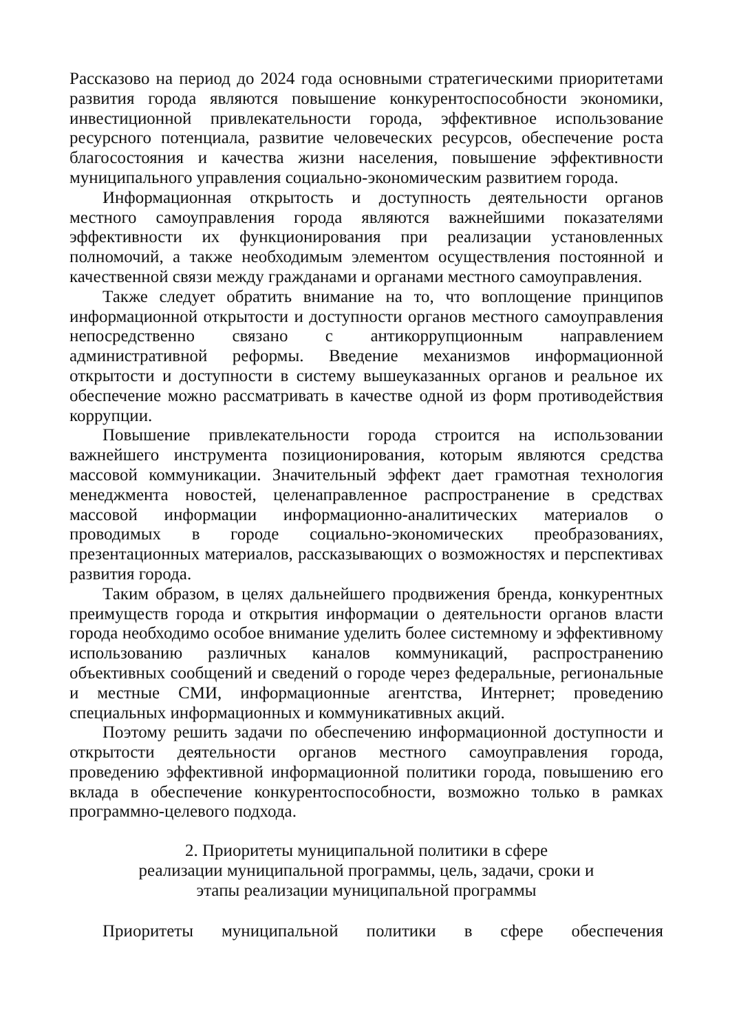Рассказово на период до 2024 года основными стратегическими приоритетами развития города являются повышение конкурентоспособности экономики, инвестиционной привлекательности города, эффективное использование ресурсного потенциала, развитие человеческих ресурсов, обеспечение роста благосостояния и качества жизни населения, повышение эффективности муниципального управления социально-экономическим развитием города.
Информационная открытость и доступность деятельности органов местного самоуправления города являются важнейшими показателями эффективности их функционирования при реализации установленных полномочий, а также необходимым элементом осуществления постоянной и качественной связи между гражданами и органами местного самоуправления.
Также следует обратить внимание на то, что воплощение принципов информационной открытости и доступности органов местного самоуправления непосредственно связано с антикоррупционным направлением административной реформы. Введение механизмов информационной открытости и доступности в систему вышеуказанных органов и реальное их обеспечение можно рассматривать в качестве одной из форм противодействия коррупции.
Повышение привлекательности города строится на использовании важнейшего инструмента позиционирования, которым являются средства массовой коммуникации. Значительный эффект дает грамотная технология менеджмента новостей, целенаправленное распространение в средствах массовой информации информационно-аналитических материалов о проводимых в городе социально-экономических преобразованиях, презентационных материалов, рассказывающих о возможностях и перспективах развития города.
Таким образом, в целях дальнейшего продвижения бренда, конкурентных преимуществ города и открытия информации о деятельности органов власти города необходимо особое внимание уделить более системному и эффективному использованию различных каналов коммуникаций, распространению объективных сообщений и сведений о городе через федеральные, региональные и местные СМИ, информационные агентства, Интернет; проведению специальных информационных и коммуникативных акций.
Поэтому решить задачи по обеспечению информационной доступности и открытости деятельности органов местного самоуправления города, проведению эффективной информационной политики города, повышению его вклада в обеспечение конкурентоспособности, возможно только в рамках программно-целевого подхода.
2. Приоритеты муниципальной политики в сфере
реализации муниципальной программы, цель, задачи, сроки и
этапы реализации муниципальной программы
Приоритеты муниципальной политики в сфере обеспечения